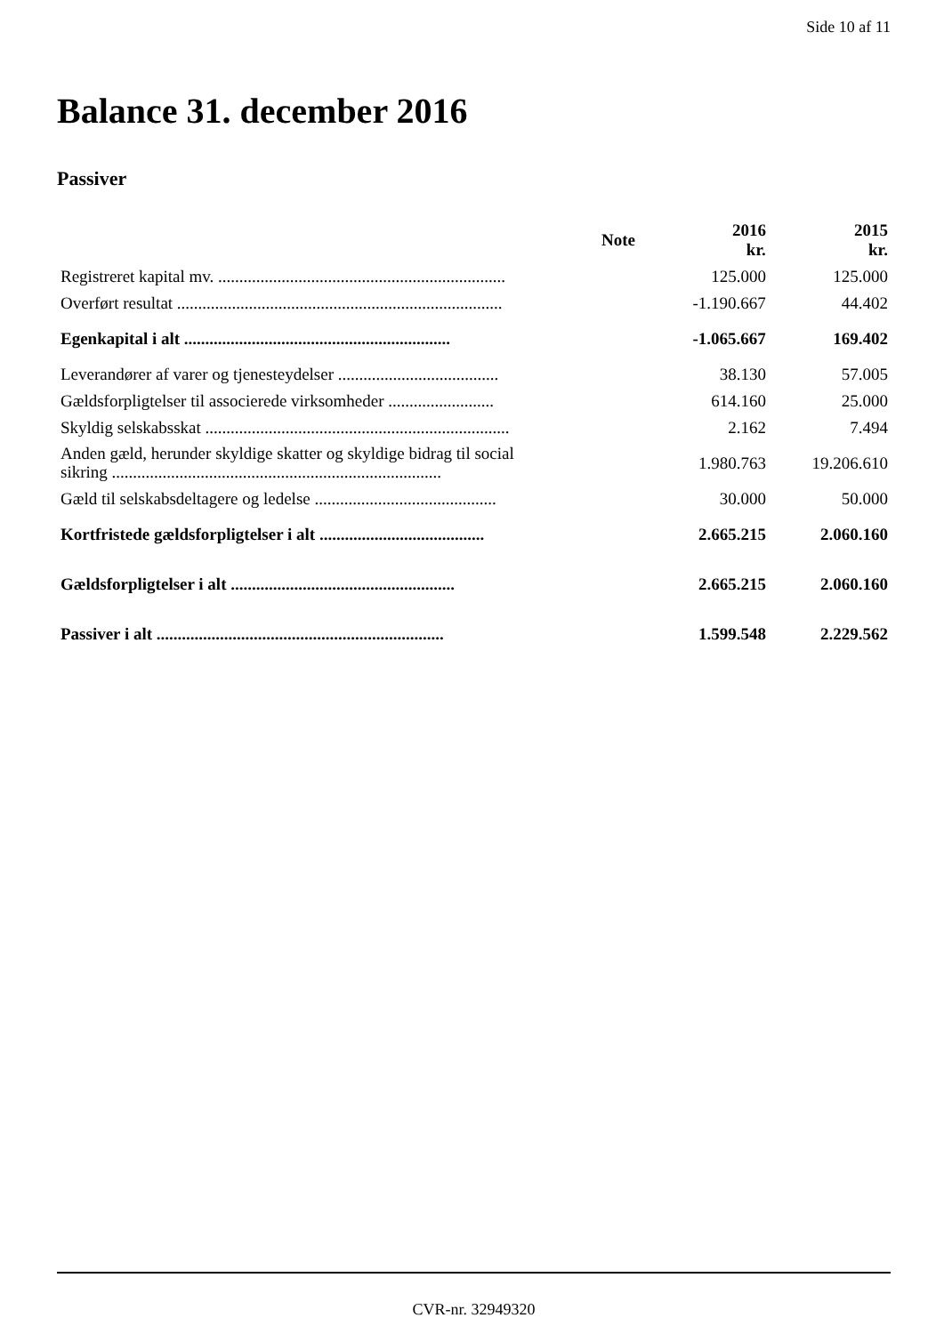Side 10 af 11
Balance 31. december 2016
Passiver
| | Note | 2016 kr. | 2015 kr. |
| --- | --- | --- | --- |
| Registreret kapital mv. .................................................................... | | 125.000 | 125.000 |
| Overført resultat ............................................................................. | | -1.190.667 | 44.402 |
| Egenkapital i alt ............................................................... | | -1.065.667 | 169.402 |
| Leverandører af varer og tjenesteydelser ...................................... | | 38.130 | 57.005 |
| Gældsforpligtelser til associerede virksomheder ......................... | | 614.160 | 25.000 |
| Skyldig selskabsskat ........................................................................ | | 2.162 | 7.494 |
| Anden gæld, herunder skyldige skatter og skyldige bidrag til social sikring .............................................................................. | | 1.980.763 | 19.206.610 |
| Gæld til selskabsdeltagere og ledelse ........................................... | | 30.000 | 50.000 |
| Kortfristede gældsforpligtelser i alt ....................................... | | 2.665.215 | 2.060.160 |
| Gældsforpligtelser i alt ..................................................... | | 2.665.215 | 2.060.160 |
| Passiver i alt .................................................................... | | 1.599.548 | 2.229.562 |
CVR-nr. 32949320